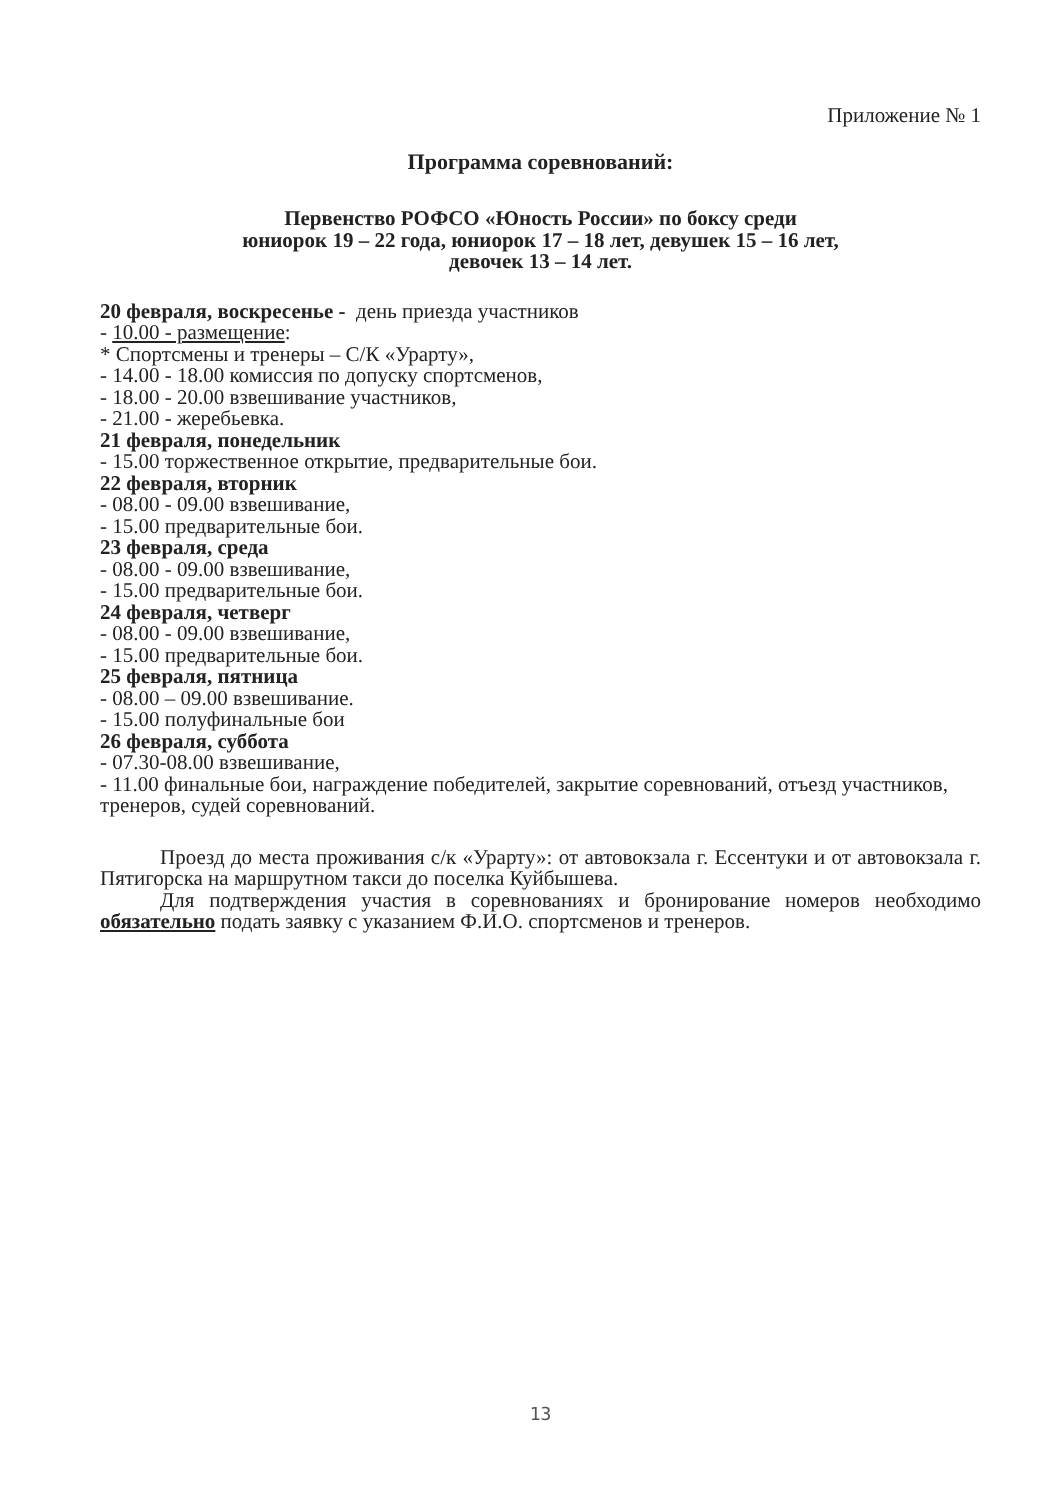Приложение № 1
Программа соревнований:
Первенство РОФСО «Юность России» по боксу среди
юниорок 19 – 22 года, юниорок 17 – 18 лет, девушек 15 – 16 лет,
девочек 13 – 14 лет.
20 февраля, воскресенье - день приезда участников
- 10.00 - размещение:
* Спортсмены и тренеры – С/К «Урарту»,
- 14.00 - 18.00 комиссия по допуску спортсменов,
- 18.00 - 20.00 взвешивание участников,
- 21.00 - жеребьевка.
21 февраля, понедельник
- 15.00 торжественное открытие, предварительные бои.
22 февраля, вторник
- 08.00 - 09.00 взвешивание,
- 15.00 предварительные бои.
23 февраля, среда
- 08.00 - 09.00 взвешивание,
- 15.00 предварительные бои.
24 февраля, четверг
- 08.00 - 09.00 взвешивание,
- 15.00 предварительные бои.
25 февраля, пятница
- 08.00 – 09.00 взвешивание.
- 15.00 полуфинальные бои
26 февраля, суббота
- 07.30-08.00 взвешивание,
- 11.00 финальные бои, награждение победителей, закрытие соревнований, отъезд участников, тренеров, судей соревнований.
Проезд до места проживания с/к «Урарту»: от автовокзала г. Ессентуки и от автовокзала г. Пятигорска на маршрутном такси до поселка Куйбышева.
Для подтверждения участия в соревнованиях и бронирование номеров необходимо обязательно подать заявку с указанием Ф.И.О. спортсменов и тренеров.
13